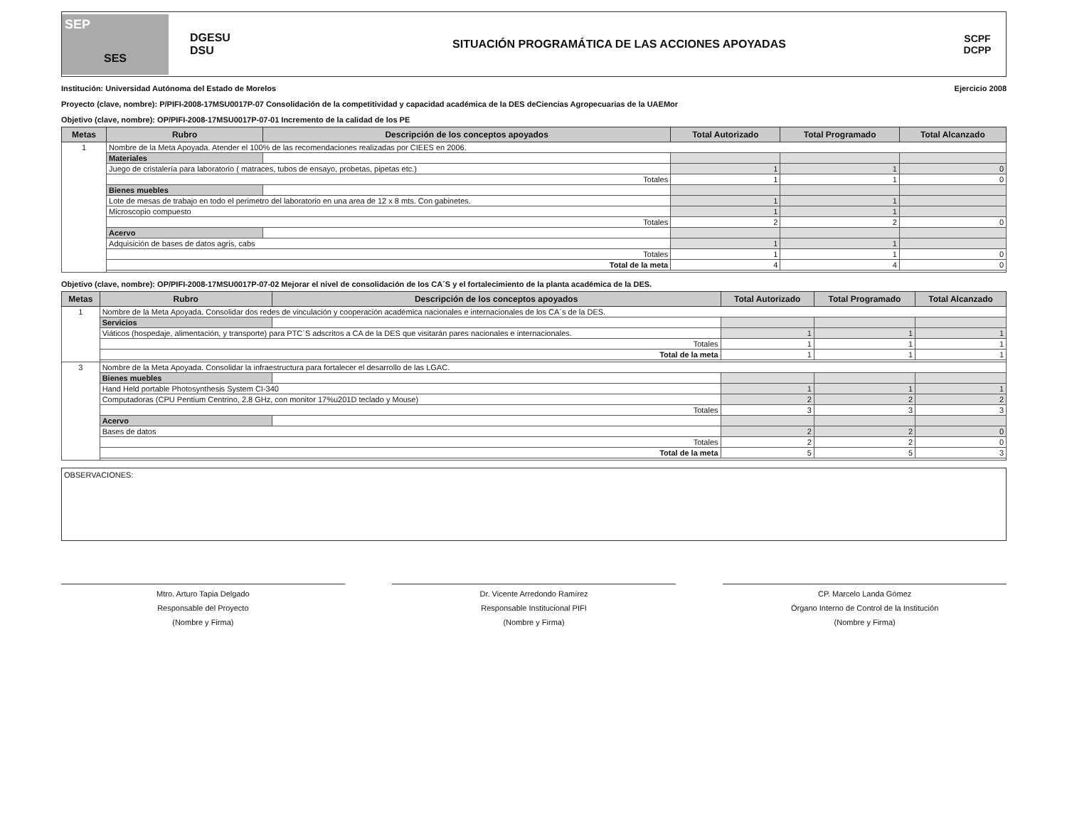SEP
SES
DGESU
DSU
SITUACIÓN PROGRAMÁTICA DE LAS ACCIONES APOYADAS
SCPF
DCPP
Institución: Universidad Autónoma del Estado de Morelos Ejercicio 2008
Proyecto (clave, nombre): P/PIFI-2008-17MSU0017P-07 Consolidación de la competitividad y capacidad académica de la DES deCiencias Agropecuarias de la UAEMor
Objetivo (clave, nombre): OP/PIFI-2008-17MSU0017P-07-01 Incremento de la calidad de los PE
| Metas | Rubro | Descripción de los conceptos apoyados | Total Autorizado | Total Programado | Total Alcanzado |
| --- | --- | --- | --- | --- | --- |
| 1 | Nombre de la Meta Apoyada. Atender el 100% de las recomendaciones realizadas por CIEES en 2006. | | | | |
| | Materiales | | | | |
| | Juego de cristalería para laboratorio ( matraces, tubos de ensayo, probetas, pipetas etc.) | | 1 | 1 | 0 |
| | Totales | | 1 | 1 | 0 |
| | Bienes muebles | | | | |
| | Lote de mesas de trabajo en todo el perimetro del laboratorio en una area de 12 x 8 mts. Con gabinetes. | | 1 | 1 | |
| | Microscopio compuesto | | 1 | 1 | |
| | Totales | | 2 | 2 | 0 |
| | Acervo | | | | |
| | Adquisición de bases de datos agris, cabs | | 1 | 1 | |
| | Totales | | 1 | 1 | 0 |
| | Total de la meta | | 4 | 4 | 0 |
Objetivo (clave, nombre): OP/PIFI-2008-17MSU0017P-07-02 Mejorar el nivel de consolidación de los CA´S y el fortalecimiento de la planta académica de la DES.
| Metas | Rubro | Descripción de los conceptos apoyados | Total Autorizado | Total Programado | Total Alcanzado |
| --- | --- | --- | --- | --- | --- |
| 1 | Nombre de la Meta Apoyada. Consolidar dos redes de vinculación y cooperación académica nacionales e internacionales de los CA´s de la DES. | | | | |
| | Servicios | | | | |
| | Viáticos (hospedaje, alimentación, y transporte) para PTC´S adscritos a CA de la DES que visitarán pares nacionales e internacionales. | | 1 | 1 | 1 |
| | Totales | | 1 | 1 | 1 |
| | Total de la meta | | 1 | 1 | 1 |
| 3 | Nombre de la Meta Apoyada. Consolidar la infraestructura para fortalecer el desarrollo de las LGAC. | | | | |
| | Bienes muebles | | | | |
| | Hand Held portable Photosynthesis System CI-340 | | 1 | 1 | 1 |
| | Computadoras (CPU Pentium Centrino, 2.8 GHz, con monitor 17%u201D teclado y Mouse) | | 2 | 2 | 2 |
| | Totales | | 3 | 3 | 3 |
| | Acervo | | | | |
| | Bases de datos | | 2 | 2 | 0 |
| | Totales | | 2 | 2 | 0 |
| | Total de la meta | | 5 | 5 | 3 |
OBSERVACIONES:
Mtro. Arturo Tapia Delgado
Responsable del Proyecto
(Nombre y Firma)
Dr. Vicente Arredondo Ramírez
Responsable Institucional PIFI
(Nombre y Firma)
CP. Marcelo Landa Gómez
Órgano Interno de Control de la Institución
(Nombre y Firma)